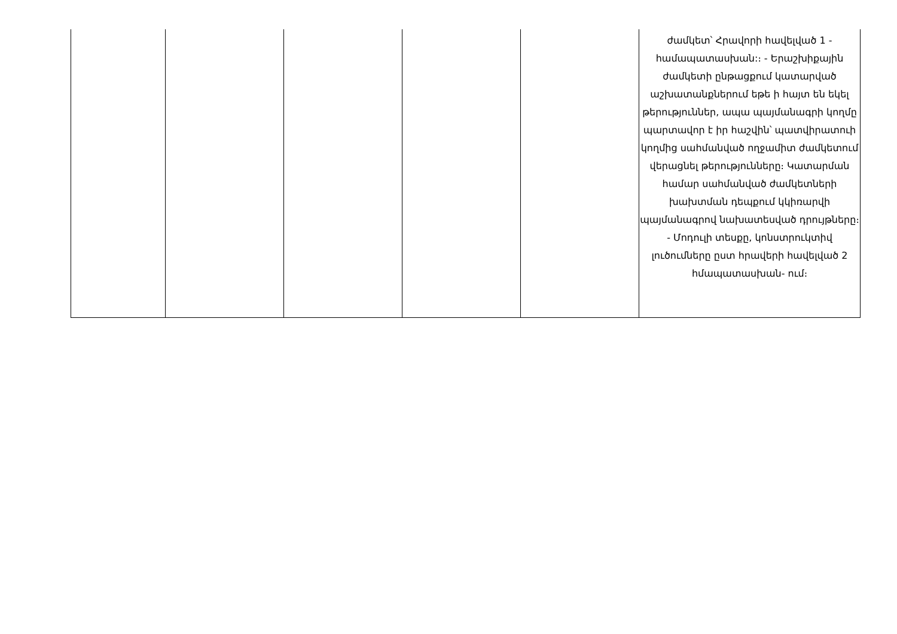| | | | | | ժամկետ՝ Հրավորի հավելված 1 - համապատասխան:։ - Երաշխիքային ժամկետի ընթացքում կատարված աշխատանքներում եթե ի հայտ են եկել թերություններ, ապա պայմանագրի կողմը պարտավոր է իր հաշվին՝ պատվիրատուի կողմից սահմանված ողջամիտ ժամկետում վերացնել թերությունները։ Կատարման համար սահմանված ժամկետների խախտման դեպքում կկիռարվի պայմանագրով նախատեսված դրույթները։ - Մոդուլի տեսքը, կոնստրուկտիվ լուծումները ըստ հրավերի հավելված 2 հմապատասխան- ում։ |